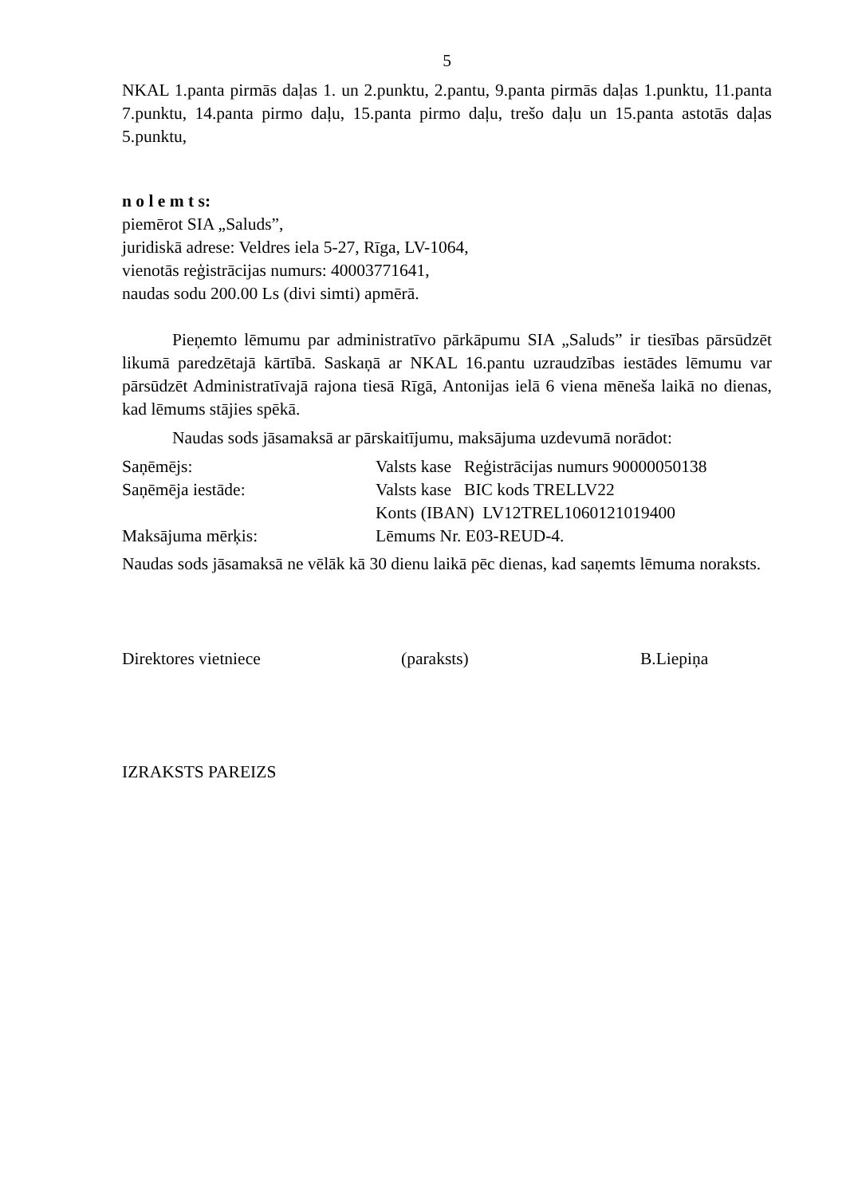5
NKAL 1.panta pirmās daļas 1. un 2.punktu, 2.pantu, 9.panta pirmās daļas 1.punktu, 11.panta 7.punktu, 14.panta pirmo daļu, 15.panta pirmo daļu, trešo daļu un 15.panta astotās daļas 5.punktu,
n o l e m t s:
piemērot SIA „Saluds”,
juridiskā adrese: Veldres iela 5-27, Rīga, LV-1064,
vienotās reģistrācijas numurs: 40003771641,
naudas sodu 200.00 Ls (divi simti) apmērā.
Pieņemto lēmumu par administratīvo pārkāpumu SIA „Saluds” ir tiesības pārsūdzēt likumā paredzētajā kārtībā. Saskaņā ar NKAL 16.pantu uzraudzības iestādes lēmumu var pārsūdzēt Administratīvajā rajona tiesā Rīgā, Antonijas ielā 6 viena mēneša laikā no dienas, kad lēmums stājies spēkā.
Naudas sods jāsamaksā ar pārskaitījumu, maksājuma uzdevumā norādot:
Saņēmējs: Valsts kase Reģistrācijas numurs 90000050138
Saņēmēja iestāde: Valsts kase BIC kods TRELLV22
Konts (IBAN) LV12TREL1060121019400
Maksājuma mērķis: Lēmums Nr. E03-REUD-4.
Naudas sods jāsamaksā ne vēlāk kā 30 dienu laikā pēc dienas, kad saņemts lēmuma noraksts.
Direktores vietniece (paraksts) B.Liepiņa
IZRAKSTS PAREIZS